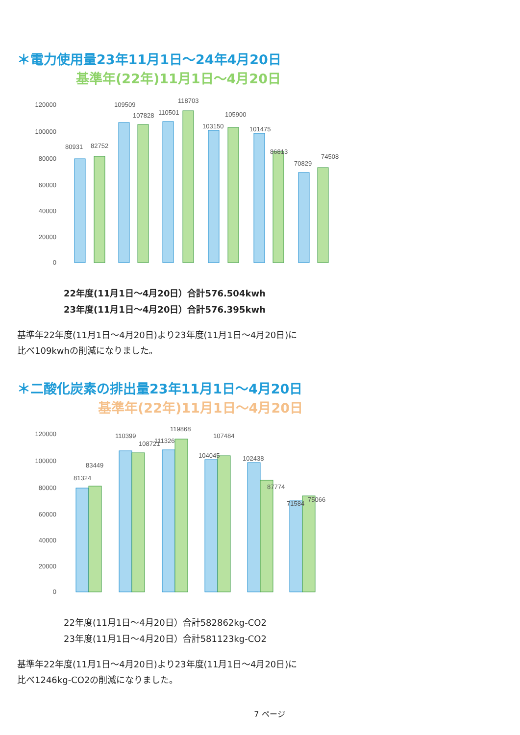＊電力使用量23年11月1日～24年4月20日
基準年(22年)11月1日～4月20日
120000
100000
80000
60000
40000
20000
0
80931
82752
109509
107828
110501
118703
103150
105900
101475
86813
70829
74508
22年度(11月1日～4月20日）合計576.504kwh
23年度(11月1日～4月20日）合計576.395kwh
基準年22年度(11月1日～4月20日)より23年度(11月1日～4月20日)に
比べ109kwhの削減になりました。
＊二酸化炭素の排出量23年11月1日～4月20日
基準年(22年)11月1日～4月20日
120000
100000
80000
60000
40000
20000
0
81324
83449
110399
108721
111326
119868
104045
107484
102438
87774
71584
75066
22年度(11月1日～4月20日）合計582862kg-CO2
23年度(11月1日～4月20日）合計581123kg-CO2
基準年22年度(11月1日～4月20日)より23年度(11月1日～4月20日)に
比べ1246kg-CO2の削減になりました。
7 ページ